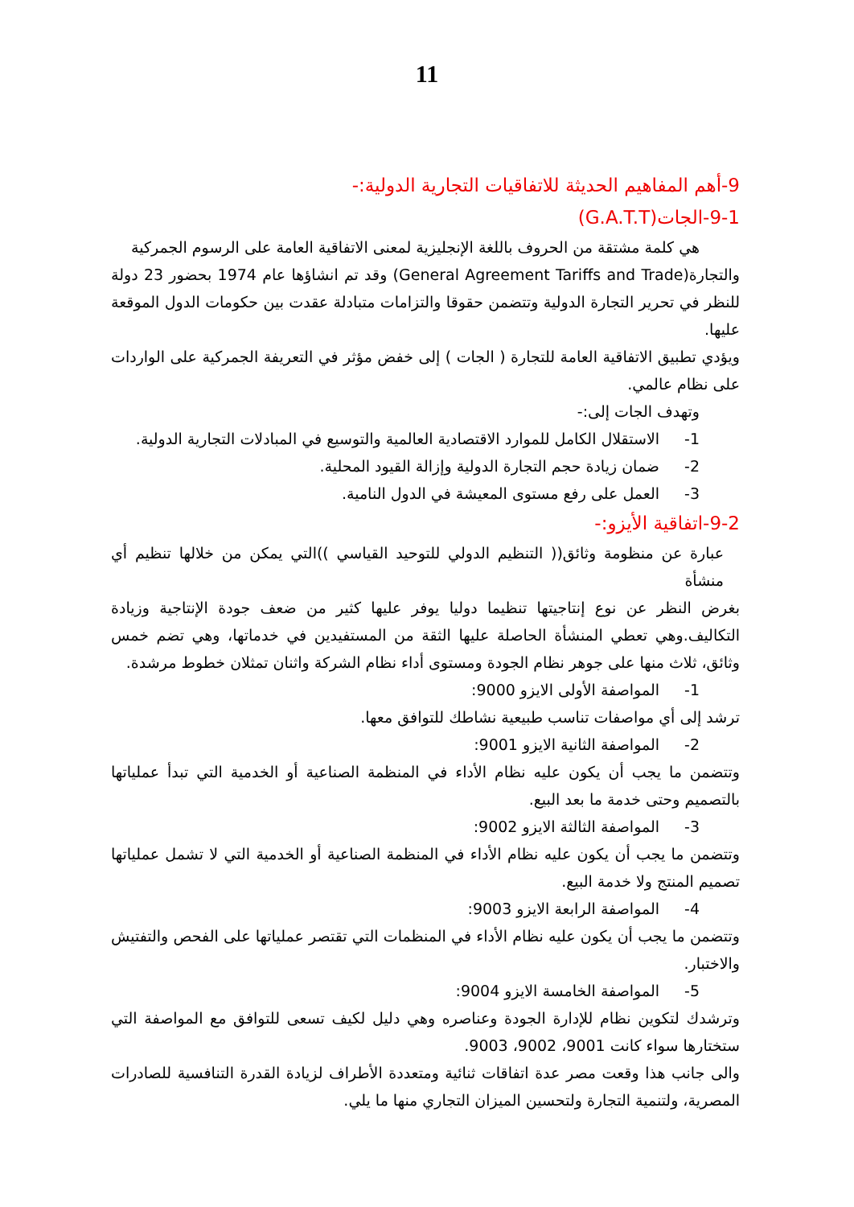11
9-أهم المفاهيم الحديثة للاتفاقيات التجارية الدولية:-
9-1-الجات(G.A.T.T)
هي كلمة مشتقة من الحروف باللغة الإنجليزية لمعنى الاتفاقية العامة على الرسوم الجمركية
والتجارة(General Agreement Tariffs and Trade) وقد تم انشاؤها عام 1974 بحضور 23 دولة للنظر في تحرير التجارة الدولية وتتضمن حقوقا والتزامات متبادلة عقدت بين حكومات الدول الموقعة عليها.
ويؤدي تطبيق الاتفاقية العامة للتجارة ( الجات ) إلى خفض مؤثر في التعريفة الجمركية على الواردات على نظام عالمي.
وتهدف الجات إلى:-
1- الاستقلال الكامل للموارد الاقتصادية العالمية والتوسيع في المبادلات التجارية الدولية.
2- ضمان زيادة حجم التجارة الدولية وإزالة القيود المحلية.
3- العمل على رفع مستوى المعيشة في الدول النامية.
9-2-اتفاقية الأيزو:-
عبارة عن منظومة وثائق(( التنظيم الدولي للتوحيد القياسي ))التي يمكن من خلالها تنظيم أي منشأة
بغرض النظر عن نوع إنتاجيتها تنظيما دوليا يوفر عليها كثير من ضعف جودة الإنتاجية وزيادة التكاليف.وهي تعطي المنشأة الحاصلة عليها الثقة من المستفيدين في خدماتها، وهي تضم خمس وثائق، ثلاث منها على جوهر نظام الجودة ومستوى أداء نظام الشركة واثنان تمثلان خطوط مرشدة.
1- المواصفة الأولى الايزو 9000:
ترشد إلى أي مواصفات تناسب طبيعية نشاطك للتوافق معها.
2- المواصفة الثانية الايزو 9001:
وتتضمن ما يجب أن يكون عليه نظام الأداء في المنظمة الصناعية أو الخدمية التي تبدأ عملياتها بالتصميم وحتى خدمة ما بعد البيع.
3- المواصفة الثالثة الايزو 9002:
وتتضمن ما يجب أن يكون عليه نظام الأداء في المنظمة الصناعية أو الخدمية التي لا تشمل عملياتها تصميم المنتج ولا خدمة البيع.
4- المواصفة الرابعة الايزو 9003:
وتتضمن ما يجب أن يكون عليه نظام الأداء في المنظمات التي تقتصر عملياتها على الفحص والتفتيش والاختبار.
5- المواصفة الخامسة الايزو 9004:
وترشدك لتكوين نظام للإدارة الجودة وعناصره وهي دليل لكيف تسعى للتوافق مع المواصفة التي ستختارها سواء كانت 9001، 9002، 9003.
والى جانب هذا وقعت مصر عدة اتفاقات ثنائية ومتعددة الأطراف لزيادة القدرة التنافسية للصادرات المصرية، ولتنمية التجارة ولتحسين الميزان التجاري منها ما يلي.